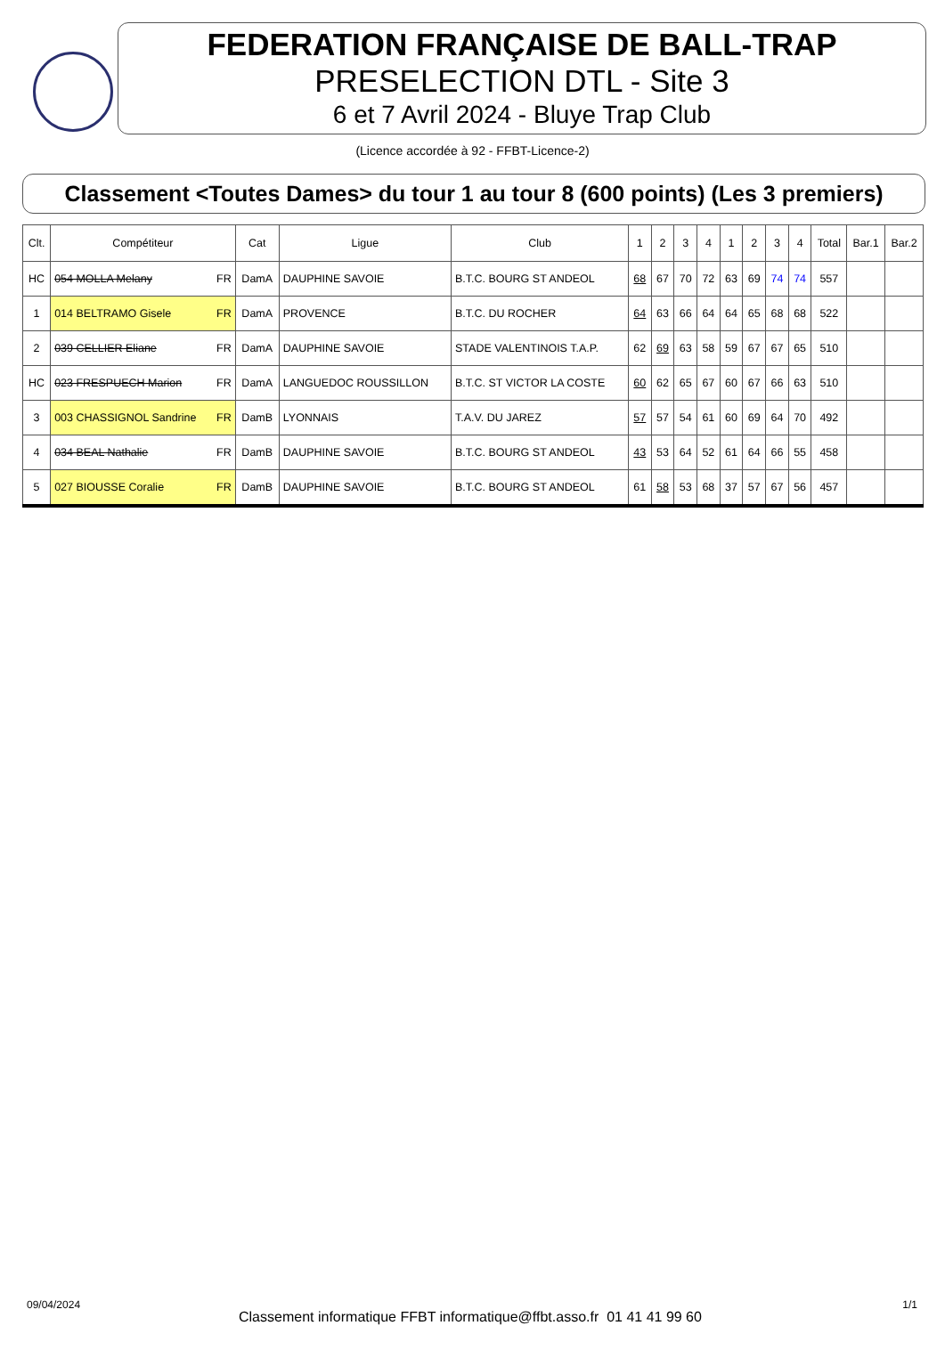FEDERATION FRANÇAISE DE BALL-TRAP
PRESELECTION DTL - Site 3
6 et 7 Avril 2024 - Bluye Trap Club
(Licence accordée à 92 - FFBT-Licence-2)
Classement <Toutes Dames> du tour 1 au tour 8 (600 points) (Les 3 premiers)
| Clt. | Compétiteur | Cat | Ligue | Club | 1 | 2 | 3 | 4 | 1 | 2 | 3 | 4 | Total | Bar.1 | Bar.2 |
| --- | --- | --- | --- | --- | --- | --- | --- | --- | --- | --- | --- | --- | --- | --- | --- |
| HC | 054 MOLLA Melany FR | DamA | DAUPHINE SAVOIE | B.T.C. BOURG ST ANDEOL | 68 | 67 | 70 | 72 | 63 | 69 | 74 | 74 | 557 | | |
| 1 | 014 BELTRAMO Gisele FR | DamA | PROVENCE | B.T.C. DU ROCHER | 64 | 63 | 66 | 64 | 64 | 65 | 68 | 68 | 522 | | |
| 2 | 039 CELLIER Eliane FR | DamA | DAUPHINE SAVOIE | STADE VALENTINOIS T.A.P. | 62 | 69 | 63 | 58 | 59 | 67 | 67 | 65 | 510 | | |
| HC | 023 FRESPUECH Marion FR | DamA | LANGUEDOC ROUSSILLON | B.T.C. ST VICTOR LA COSTE | 60 | 62 | 65 | 67 | 60 | 67 | 66 | 63 | 510 | | |
| 3 | 003 CHASSIGNOL Sandrine FR | DamB | LYONNAIS | T.A.V. DU JAREZ | 57 | 57 | 54 | 61 | 60 | 69 | 64 | 70 | 492 | | |
| 4 | 034 BEAL Nathalie FR | DamB | DAUPHINE SAVOIE | B.T.C. BOURG ST ANDEOL | 43 | 53 | 64 | 52 | 61 | 64 | 66 | 55 | 458 | | |
| 5 | 027 BIOUSSE Coralie FR | DamB | DAUPHINE SAVOIE | B.T.C. BOURG ST ANDEOL | 61 | 58 | 53 | 68 | 37 | 57 | 67 | 56 | 457 | | |
09/04/2024
Classement informatique FFBT informatique@ffbt.asso.fr 01 41 41 99 60
1/1